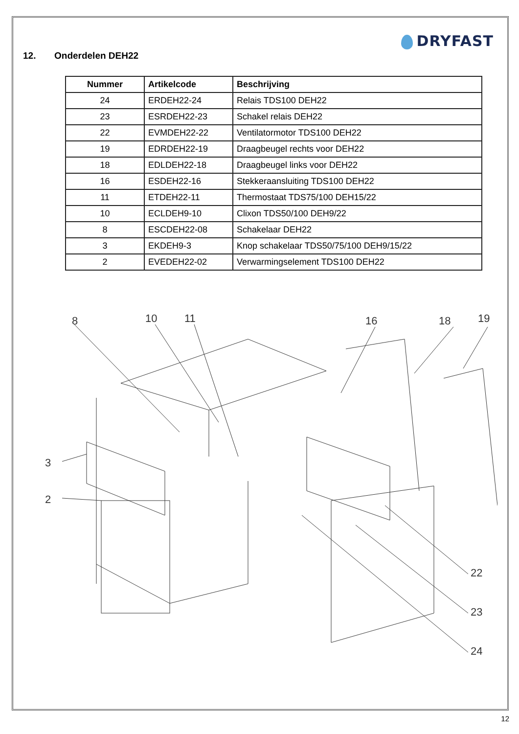DRYFAST
12. Onderdelen DEH22
| Nummer | Artikelcode | Beschrijving |
| --- | --- | --- |
| 24 | ERDEH22-24 | Relais TDS100 DEH22 |
| 23 | ESRDEH22-23 | Schakel relais DEH22 |
| 22 | EVMDEH22-22 | Ventilatormotor TDS100 DEH22 |
| 19 | EDRDEH22-19 | Draagbeugel rechts voor DEH22 |
| 18 | EDLDEH22-18 | Draagbeugel links voor DEH22 |
| 16 | ESDEH22-16 | Stekkeraansluiting TDS100 DEH22 |
| 11 | ETDEH22-11 | Thermostaat TDS75/100 DEH15/22 |
| 10 | ECLDEH9-10 | Clixon TDS50/100 DEH9/22 |
| 8 | ESCDEH22-08 | Schakelaar DEH22 |
| 3 | EKDEH9-3 | Knop schakelaar TDS50/75/100 DEH9/15/22 |
| 2 | EVEDEH22-02 | Verwarmingselement TDS100 DEH22 |
8
10
11
16
18
19
3
2
22
23
24
12